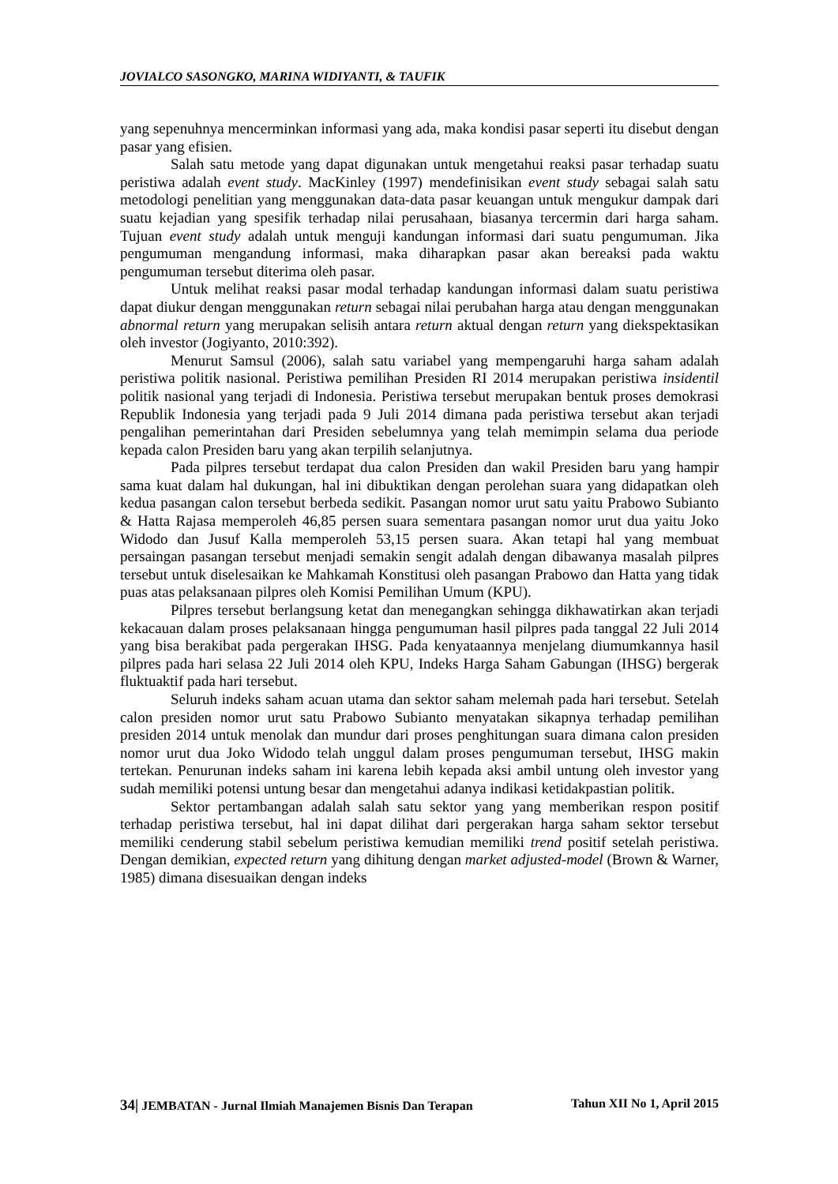JOVIALCO SASONGKO, MARINA WIDIYANTI, & TAUFIK
yang sepenuhnya mencerminkan informasi yang ada, maka kondisi pasar seperti itu disebut dengan pasar yang efisien.
Salah satu metode yang dapat digunakan untuk mengetahui reaksi pasar terhadap suatu peristiwa adalah event study. MacKinley (1997) mendefinisikan event study sebagai salah satu metodologi penelitian yang menggunakan data-data pasar keuangan untuk mengukur dampak dari suatu kejadian yang spesifik terhadap nilai perusahaan, biasanya tercermin dari harga saham. Tujuan event study adalah untuk menguji kandungan informasi dari suatu pengumuman. Jika pengumuman mengandung informasi, maka diharapkan pasar akan bereaksi pada waktu pengumuman tersebut diterima oleh pasar.
Untuk melihat reaksi pasar modal terhadap kandungan informasi dalam suatu peristiwa dapat diukur dengan menggunakan return sebagai nilai perubahan harga atau dengan menggunakan abnormal return yang merupakan selisih antara return aktual dengan return yang diekspektasikan oleh investor (Jogiyanto, 2010:392).
Menurut Samsul (2006), salah satu variabel yang mempengaruhi harga saham adalah peristiwa politik nasional. Peristiwa pemilihan Presiden RI 2014 merupakan peristiwa insidentil politik nasional yang terjadi di Indonesia. Peristiwa tersebut merupakan bentuk proses demokrasi Republik Indonesia yang terjadi pada 9 Juli 2014 dimana pada peristiwa tersebut akan terjadi pengalihan pemerintahan dari Presiden sebelumnya yang telah memimpin selama dua periode kepada calon Presiden baru yang akan terpilih selanjutnya.
Pada pilpres tersebut terdapat dua calon Presiden dan wakil Presiden baru yang hampir sama kuat dalam hal dukungan, hal ini dibuktikan dengan perolehan suara yang didapatkan oleh kedua pasangan calon tersebut berbeda sedikit. Pasangan nomor urut satu yaitu Prabowo Subianto & Hatta Rajasa memperoleh 46,85 persen suara sementara pasangan nomor urut dua yaitu Joko Widodo dan Jusuf Kalla memperoleh 53,15 persen suara. Akan tetapi hal yang membuat persaingan pasangan tersebut menjadi semakin sengit adalah dengan dibawanya masalah pilpres tersebut untuk diselesaikan ke Mahkamah Konstitusi oleh pasangan Prabowo dan Hatta yang tidak puas atas pelaksanaan pilpres oleh Komisi Pemilihan Umum (KPU).
Pilpres tersebut berlangsung ketat dan menegangkan sehingga dikhawatirkan akan terjadi kekacauan dalam proses pelaksanaan hingga pengumuman hasil pilpres pada tanggal 22 Juli 2014 yang bisa berakibat pada pergerakan IHSG. Pada kenyataannya menjelang diumumkannya hasil pilpres pada hari selasa 22 Juli 2014 oleh KPU, Indeks Harga Saham Gabungan (IHSG) bergerak fluktuaktif pada hari tersebut.
Seluruh indeks saham acuan utama dan sektor saham melemah pada hari tersebut. Setelah calon presiden nomor urut satu Prabowo Subianto menyatakan sikapnya terhadap pemilihan presiden 2014 untuk menolak dan mundur dari proses penghitungan suara dimana calon presiden nomor urut dua Joko Widodo telah unggul dalam proses pengumuman tersebut, IHSG makin tertekan. Penurunan indeks saham ini karena lebih kepada aksi ambil untung oleh investor yang sudah memiliki potensi untung besar dan mengetahui adanya indikasi ketidakpastian politik.
Sektor pertambangan adalah salah satu sektor yang yang memberikan respon positif terhadap peristiwa tersebut, hal ini dapat dilihat dari pergerakan harga saham sektor tersebut memiliki cenderung stabil sebelum peristiwa kemudian memiliki trend positif setelah peristiwa. Dengan demikian, expected return yang dihitung dengan market adjusted-model (Brown & Warner, 1985) dimana disesuaikan dengan indeks
34| JEMBATAN - Jurnal Ilmiah Manajemen Bisnis Dan Terapan Tahun XII No 1, April 2015